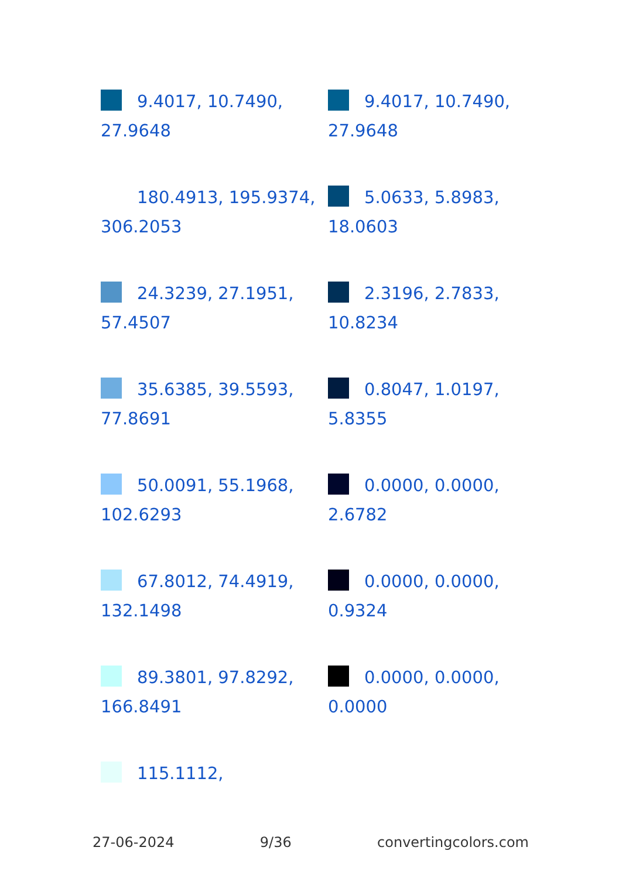9.4017, 10.7490, 27.9648
9.4017, 10.7490, 27.9648
180.4913, 195.9374, 306.2053
5.0633, 5.8983, 18.0603
24.3239, 27.1951, 57.4507
2.3196, 2.7833, 10.8234
35.6385, 39.5593, 77.8691
0.8047, 1.0197, 5.8355
50.0091, 55.1968, 102.6293
0.0000, 0.0000, 2.6782
67.8012, 74.4919, 132.1498
0.0000, 0.0000, 0.9324
89.3801, 97.8292, 166.8491
0.0000, 0.0000, 0.0000
115.1112,
27-06-2024 9/36 convertingcolors.com